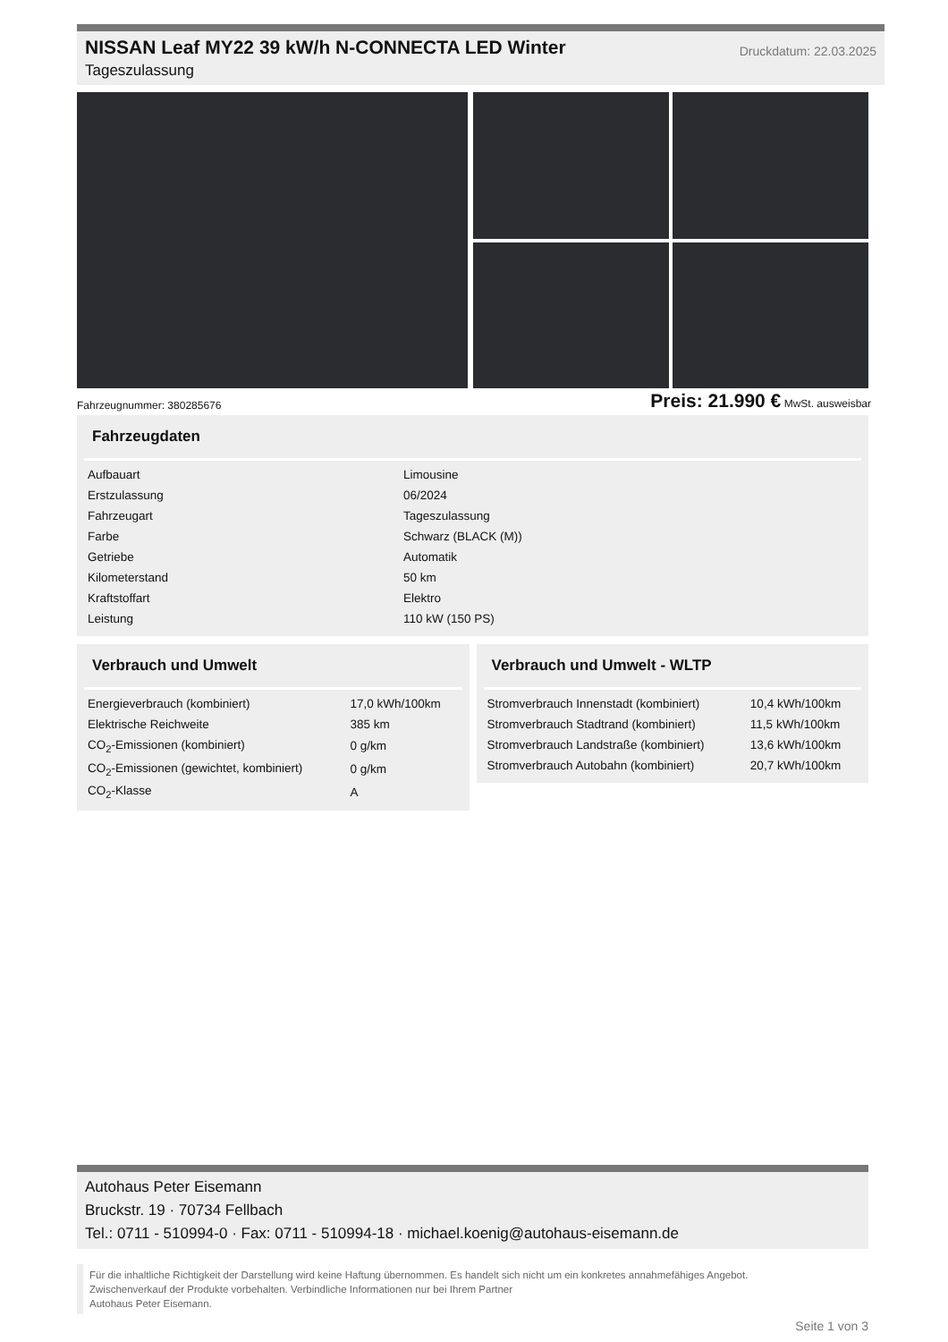NISSAN Leaf MY22 39 kW/h N-CONNECTA LED Winter
Tageszulassung
Druckdatum: 22.03.2025
Fahrzeugnummer: 380285676 Preis: 21.990 € MwSt. ausweisbar
Fahrzeugdaten
| Aufbauart | Limousine |
| Erstzulassung | 06/2024 |
| Fahrzeugart | Tageszulassung |
| Farbe | Schwarz (BLACK (M)) |
| Getriebe | Automatik |
| Kilometerstand | 50 km |
| Kraftstoffart | Elektro |
| Leistung | 110 kW (150 PS) |
Verbrauch und Umwelt
| Energieverbrauch (kombiniert) | 17,0 kWh/100km |
| Elektrische Reichweite | 385 km |
| CO<sub>2</sub>-Emissionen (kombiniert) | 0 g/km |
| CO<sub>2</sub>-Emissionen (gewichtet, kombiniert) | 0 g/km |
| CO<sub>2</sub>-Klasse | A |
Verbrauch und Umwelt - WLTP
| Stromverbrauch Innenstadt (kombiniert) | 10,4 kWh/100km |
| Stromverbrauch Stadtrand (kombiniert) | 11,5 kWh/100km |
| Stromverbrauch Landstraße (kombiniert) | 13,6 kWh/100km |
| Stromverbrauch Autobahn (kombiniert) | 20,7 kWh/100km |
Autohaus Peter Eisemann
Bruckstr. 19 · 70734 Fellbach
Tel.: 0711 - 510994-0 · Fax: 0711 - 510994-18 · michael.koenig@autohaus-eisemann.de
Für die inhaltliche Richtigkeit der Darstellung wird keine Haftung übernommen. Es handelt sich nicht um ein konkretes annahmefähiges Angebot.
Zwischenverkauf der Produkte vorbehalten. Verbindliche Informationen nur bei Ihrem Partner
Autohaus Peter Eisemann.
Seite 1 von 3